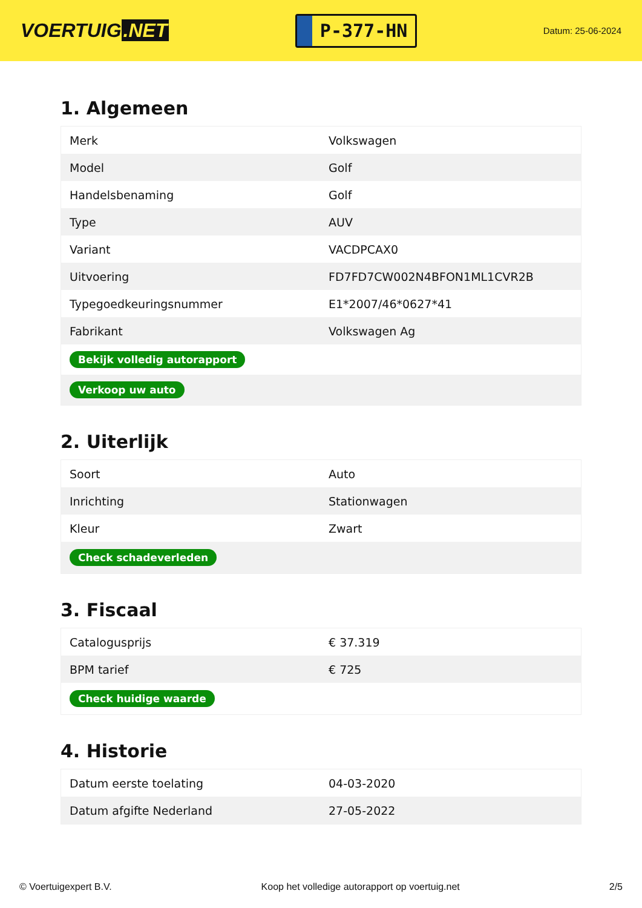VOERTUIG.NET
P-377-HN
Datum: 25-06-2024
1. Algemeen
| Merk | Volkswagen |
| Model | Golf |
| Handelsbenaming | Golf |
| Type | AUV |
| Variant | VACDPCAX0 |
| Uitvoering | FD7FD7CW002N4BFON1ML1CVR2B |
| Typegoedkeuringsnummer | E1*2007/46*0627*41 |
| Fabrikant | Volkswagen Ag |
| Bekijk volledig autorapport | |
| Verkoop uw auto | |
2. Uiterlijk
| Soort | Auto |
| Inrichting | Stationwagen |
| Kleur | Zwart |
| Check schadeverleden | |
3. Fiscaal
| Catalogusprijs | € 37.319 |
| BPM tarief | € 725 |
| Check huidige waarde | |
4. Historie
| Datum eerste toelating | 04-03-2020 |
| Datum afgifte Nederland | 27-05-2022 |
© Voertuigexpert B.V. Koop het volledige autorapport op voertuig.net 2/5